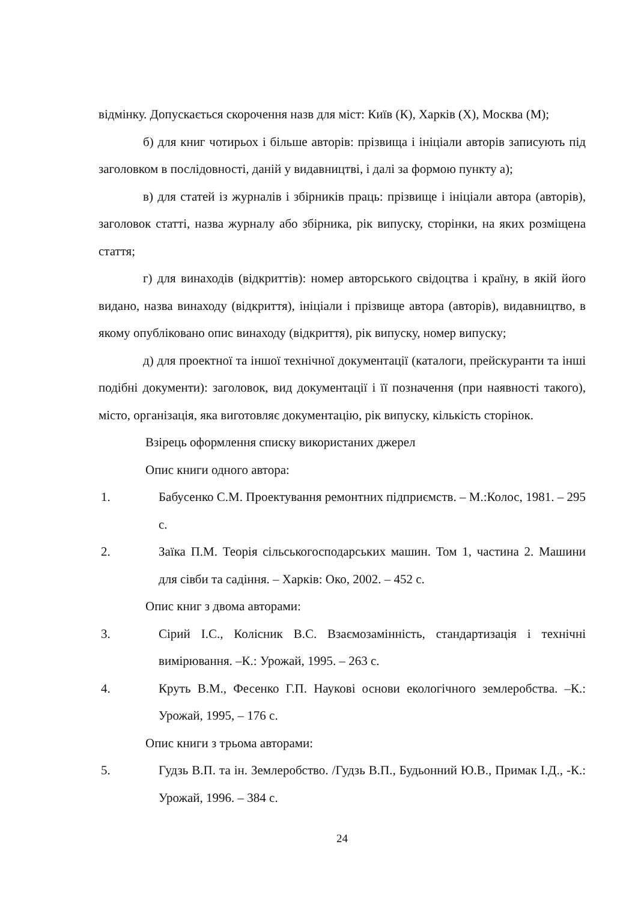відмінку. Допускається скорочення назв для міст: Київ (К), Харків (Х), Москва (М);
б) для книг чотирьох і більше авторів: прізвища і ініціали авторів записують під заголовком в послідовності, даній у видавництві, і далі за формою пункту а);
в) для статей із журналів і збірників праць: прізвище і ініціали автора (авторів), заголовок статті, назва журналу або збірника, рік випуску, сторінки, на яких розміщена стаття;
г) для винаходів (відкриттів): номер авторського свідоцтва і країну, в якій його видано, назва винаходу (відкриття), ініціали і прізвище автора (авторів), видавництво, в якому опубліковано опис винаходу (відкриття), рік випуску, номер випуску;
д) для проектної та іншої технічної документації (каталоги, прейскуранти та інші подібні документи): заголовок, вид документації і її позначення (при наявності такого), місто, організація, яка виготовляє документацію, рік випуску, кількість сторінок.
Взірець оформлення списку використаних джерел
Опис книги одного автора:
1. Бабусенко С.М. Проектування ремонтних підприємств. – М.:Колос, 1981. – 295 с.
2. Заїка П.М. Теорія сільськогосподарських машин. Том 1, частина 2. Машини для сівби та садіння. – Харків: Око, 2002. – 452 с.
Опис книг з двома авторами:
3. Сірий І.С., Колісник В.С. Взаємозамінність, стандартизація і технічні вимірювання. –К.: Урожай, 1995. – 263 с.
4. Круть В.М., Фесенко Г.П. Наукові основи екологічного землеробства. –К.: Урожай, 1995, – 176 с.
Опис книги з трьома авторами:
5. Гудзь В.П. та ін. Землеробство. /Гудзь В.П., Будьонний Ю.В., Примак І.Д., -К.: Урожай, 1996. – 384 с.
24